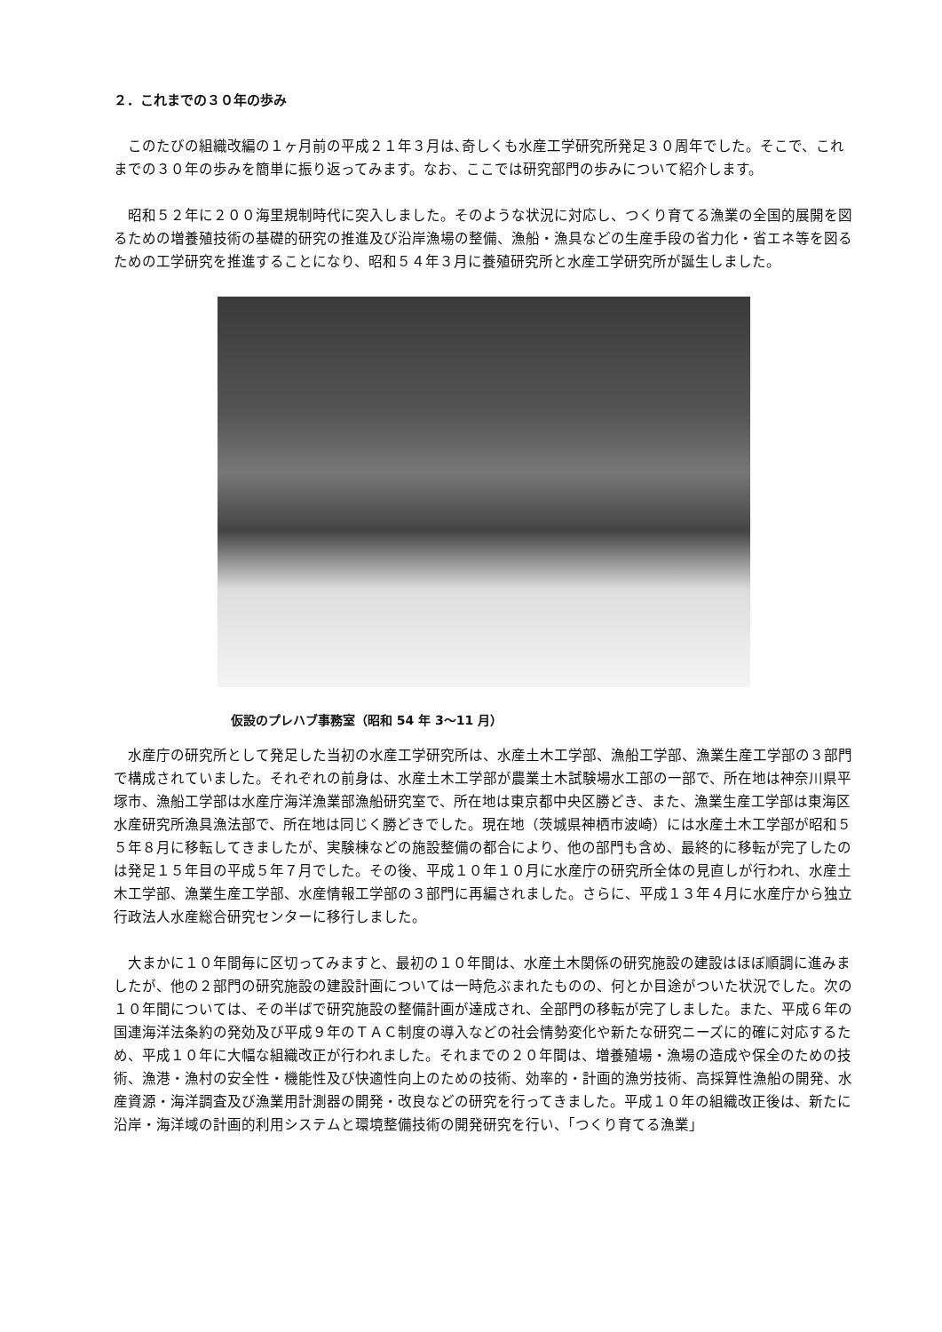２．これまでの３０年の歩み
このたびの組織改編の１ヶ月前の平成２１年３月は､奇しくも水産工学研究所発足３０周年でした。そこで、これまでの３０年の歩みを簡単に振り返ってみます。なお、ここでは研究部門の歩みについて紹介します。
昭和５２年に２００海里規制時代に突入しました。そのような状況に対応し、つくり育てる漁業の全国的展開を図るための増養殖技術の基礎的研究の推進及び沿岸漁場の整備、漁船・漁具などの生産手段の省力化・省エネ等を図るための工学研究を推進することになり、昭和５４年３月に養殖研究所と水産工学研究所が誕生しました。
仮設のプレハブ事務室（昭和 54 年 3〜11 月）
水産庁の研究所として発足した当初の水産工学研究所は、水産土木工学部、漁船工学部、漁業生産工学部の３部門で構成されていました。それぞれの前身は、水産土木工学部が農業土木試験場水工部の一部で、所在地は神奈川県平塚市、漁船工学部は水産庁海洋漁業部漁船研究室で、所在地は東京都中央区勝どき、また、漁業生産工学部は東海区水産研究所漁具漁法部で、所在地は同じく勝どきでした。現在地（茨城県神栖市波崎）には水産土木工学部が昭和５５年８月に移転してきましたが、実験棟などの施設整備の都合により、他の部門も含め、最終的に移転が完了したのは発足１５年目の平成５年７月でした。その後、平成１０年１０月に水産庁の研究所全体の見直しが行われ、水産土木工学部、漁業生産工学部、水産情報工学部の３部門に再編されました。さらに、平成１３年４月に水産庁から独立行政法人水産総合研究センターに移行しました。
大まかに１０年間毎に区切ってみますと、最初の１０年間は、水産土木関係の研究施設の建設はほぼ順調に進みましたが、他の２部門の研究施設の建設計画については一時危ぶまれたものの、何とか目途がついた状況でした。次の１０年間については、その半ばで研究施設の整備計画が達成され、全部門の移転が完了しました。また、平成６年の国連海洋法条約の発効及び平成９年のＴＡＣ制度の導入などの社会情勢変化や新たな研究ニーズに的確に対応するため、平成１０年に大幅な組織改正が行われました。それまでの２０年間は、増養殖場・漁場の造成や保全のための技術、漁港・漁村の安全性・機能性及び快適性向上のための技術、効率的・計画的漁労技術、高採算性漁船の開発、水産資源・海洋調査及び漁業用計測器の開発・改良などの研究を行ってきました。平成１０年の組織改正後は、新たに沿岸・海洋域の計画的利用システムと環境整備技術の開発研究を行い、「つくり育てる漁業」